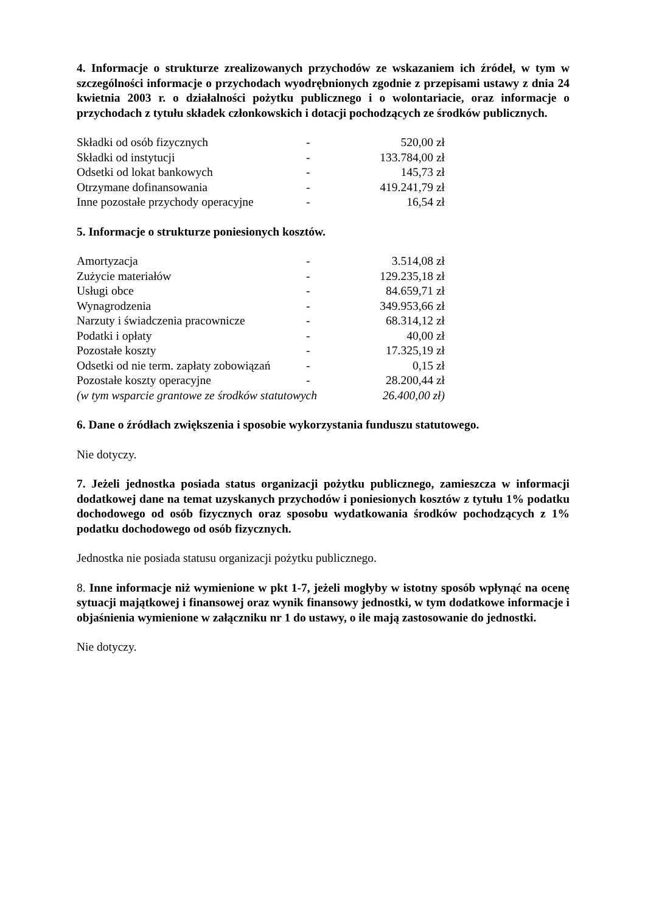4. Informacje o strukturze zrealizowanych przychodów ze wskazaniem ich źródeł, w tym w szczególności informacje o przychodach wyodrębnionych zgodnie z przepisami ustawy z dnia 24 kwietnia 2003 r. o działalności pożytku publicznego i o wolontariacie, oraz informacje o przychodach z tytułu składek członkowskich i dotacji pochodzących ze środków publicznych.
| Składki od osób fizycznych | - | 520,00 zł |
| Składki od instytucji | - | 133.784,00 zł |
| Odsetki od lokat bankowych | - | 145,73 zł |
| Otrzymane dofinansowania | - | 419.241,79 zł |
| Inne pozostałe przychody operacyjne | - | 16,54 zł |
5. Informacje o strukturze poniesionych kosztów.
| Amortyzacja | - | 3.514,08 zł |
| Zużycie materiałów | - | 129.235,18 zł |
| Usługi obce | - | 84.659,71 zł |
| Wynagrodzenia | - | 349.953,66 zł |
| Narzuty i świadczenia pracownicze | - | 68.314,12 zł |
| Podatki i opłaty | - | 40,00 zł |
| Pozostałe koszty | - | 17.325,19 zł |
| Odsetki od nie term. zapłaty zobowiązań | - | 0,15 zł |
| Pozostałe koszty operacyjne | - | 28.200,44 zł |
| (w tym wsparcie grantowe ze środków statutowych | | 26.400,00 zł) |
6. Dane o źródłach zwiększenia i sposobie wykorzystania funduszu statutowego.
Nie dotyczy.
7. Jeżeli jednostka posiada status organizacji pożytku publicznego, zamieszcza w informacji dodatkowej dane na temat uzyskanych przychodów i poniesionych kosztów z tytułu 1% podatku dochodowego od osób fizycznych oraz sposobu wydatkowania środków pochodzących z 1% podatku dochodowego od osób fizycznych.
Jednostka nie posiada statusu organizacji pożytku publicznego.
8. Inne informacje niż wymienione w pkt 1-7, jeżeli mogłyby w istotny sposób wpłynąć na ocenę sytuacji majątkowej i finansowej oraz wynik finansowy jednostki, w tym dodatkowe informacje i objaśnienia wymienione w załączniku nr 1 do ustawy, o ile mają zastosowanie do jednostki.
Nie dotyczy.